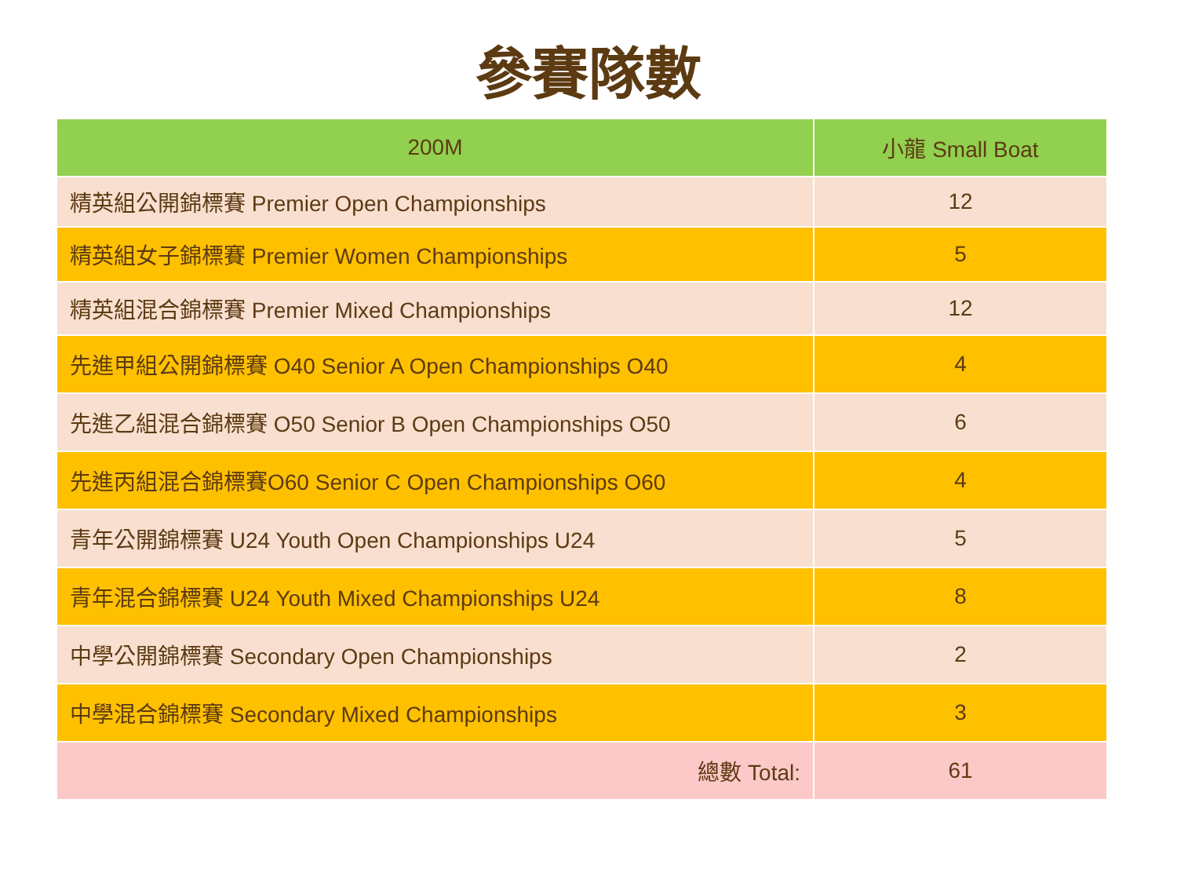參賽隊數
| 200M | 小龍 Small Boat |
| --- | --- |
| 精英組公開錦標賽 Premier Open Championships | 12 |
| 精英組女子錦標賽 Premier Women Championships | 5 |
| 精英組混合錦標賽 Premier Mixed Championships | 12 |
| 先進甲組公開錦標賽 O40 Senior A Open Championships O40 | 4 |
| 先進乙組混合錦標賽 O50 Senior B Open Championships O50 | 6 |
| 先進丙組混合錦標賽O60 Senior C Open Championships O60 | 4 |
| 青年公開錦標賽 U24 Youth Open Championships U24 | 5 |
| 青年混合錦標賽 U24 Youth Mixed Championships U24 | 8 |
| 中學公開錦標賽 Secondary Open Championships | 2 |
| 中學混合錦標賽 Secondary Mixed Championships | 3 |
| 總數 Total: | 61 |